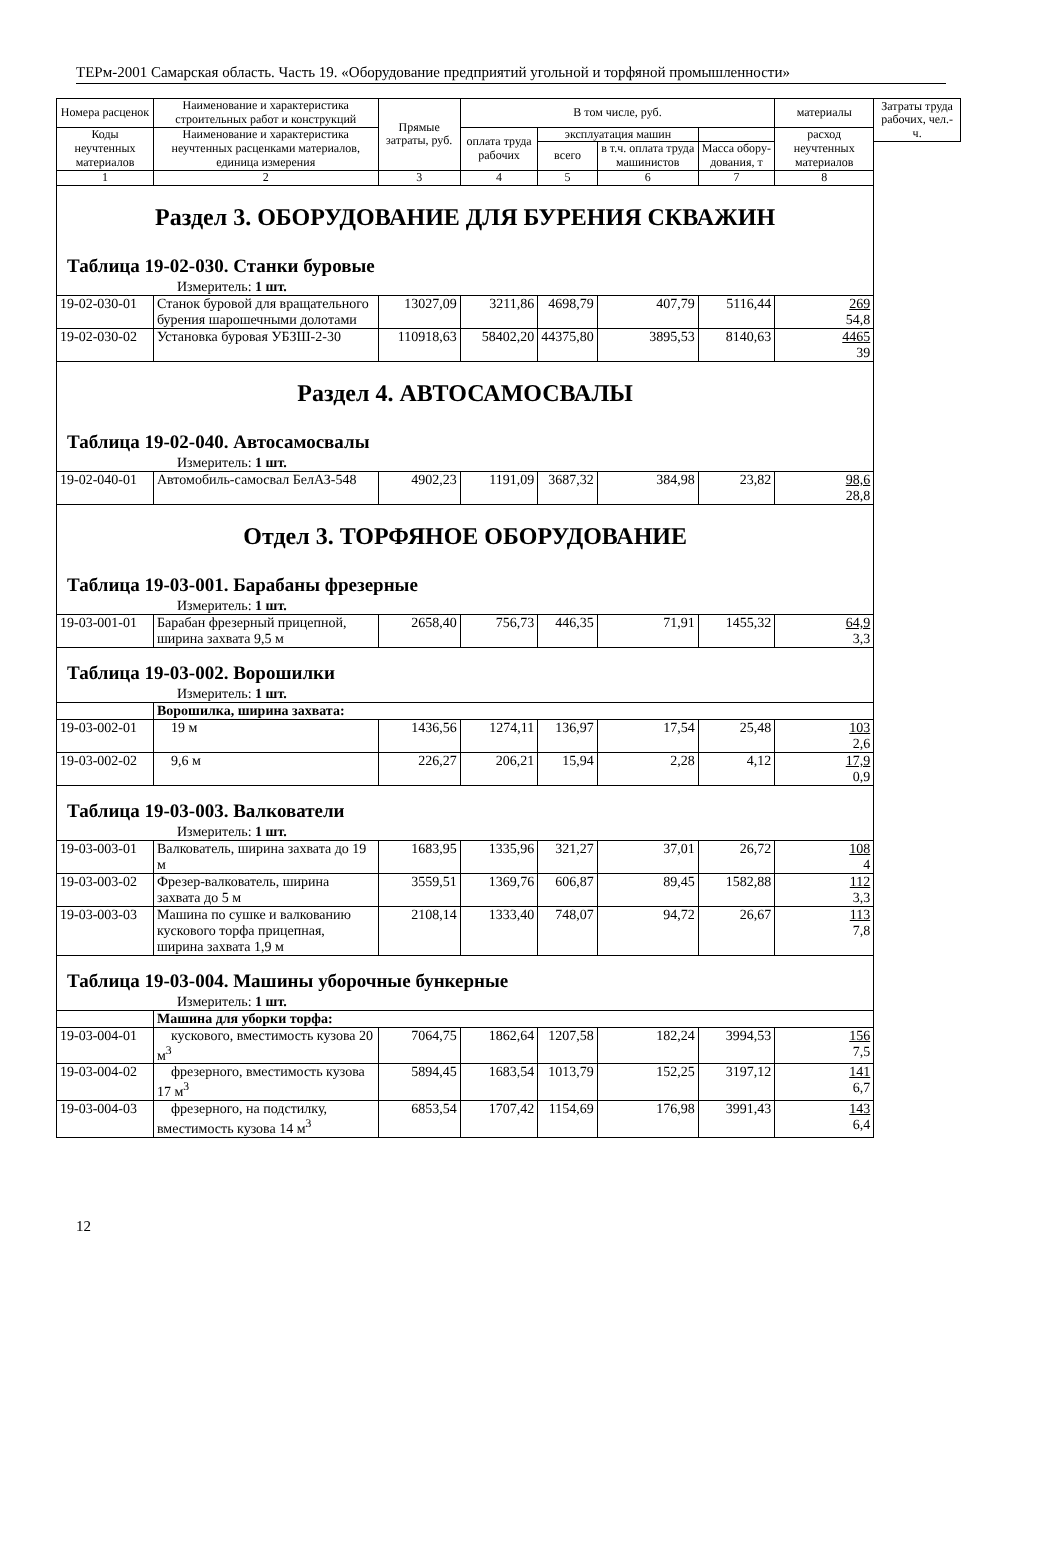ТЕРм-2001 Самарская область. Часть 19. «Оборудование предприятий угольной и торфяной промышленности»
| Номера расценок | Наименование и характеристика строительных работ и конструкций | Прямые затраты, руб. | В том числе, руб. | | | | материалы | Затраты труда рабочих, чел.-ч. |
| --- | --- | --- | --- | --- | --- | --- | --- | --- |
| Коды неучтенных материалов | Наименование и характеристика неучтенных расценками материалов, единица измерения | | оплата труда рабочих | эксплуатация машин | | | расход неучтенных материалов | |
| | | | | всего | в т.ч. оплата труда машинистов | Масса обору-дования, т | | |
| 1 | 2 | 3 | 4 | 5 | 6 | 7 | 8 | |
| Раздел 3. ОБОРУДОВАНИЕ ДЛЯ БУРЕНИЯ СКВАЖИН | | | | | | | | |
| Таблица 19-02-030. Станки буровые | | | | | | | | |
| Измеритель: 1 шт. | | | | | | | | |
| 19-02-030-01 | Станок буровой для вращательного бурения шарошечными долотами | 13027,09 | 3211,86 | 4698,79 | 407,79 | 5116,44 | 269 54,8 | |
| 19-02-030-02 | Установка буровая УБЗШ-2-30 | 110918,63 | 58402,20 | 44375,80 | 3895,53 | 8140,63 | 4465 39 | |
| Раздел 4. АВТОСАМОСВАЛЫ | | | | | | | | |
| Таблица 19-02-040. Автосамосвалы | | | | | | | | |
| Измеритель: 1 шт. | | | | | | | | |
| 19-02-040-01 | Автомобиль-самосвал БелАЗ-548 | 4902,23 | 1191,09 | 3687,32 | 384,98 | 23,82 | 98,6 28,8 | |
| Отдел 3. ТОРФЯНОЕ ОБОРУДОВАНИЕ | | | | | | | | |
| Таблица 19-03-001. Барабаны фрезерные | | | | | | | | |
| Измеритель: 1 шт. | | | | | | | | |
| 19-03-001-01 | Барабан фрезерный прицепной, ширина захвата 9,5 м | 2658,40 | 756,73 | 446,35 | 71,91 | 1455,32 | 64,9 3,3 | |
| Таблица 19-03-002. Ворошилки | | | | | | | | |
| Измеритель: 1 шт. | | | | | | | | |
| | Ворошилка, ширина захвата: | | | | | | | |
| 19-03-002-01 | 19 м | 1436,56 | 1274,11 | 136,97 | 17,54 | 25,48 | 103 2,6 | |
| 19-03-002-02 | 9,6 м | 226,27 | 206,21 | 15,94 | 2,28 | 4,12 | 17,9 0,9 | |
| Таблица 19-03-003. Валкователи | | | | | | | | |
| Измеритель: 1 шт. | | | | | | | | |
| 19-03-003-01 | Валкователь, ширина захвата до 19 м | 1683,95 | 1335,96 | 321,27 | 37,01 | 26,72 | 108 4 | |
| 19-03-003-02 | Фрезер-валкователь, ширина захвата до 5 м | 3559,51 | 1369,76 | 606,87 | 89,45 | 1582,88 | 112 3,3 | |
| 19-03-003-03 | Машина по сушке и валкованию кускового торфа прицепная, ширина захвата 1,9 м | 2108,14 | 1333,40 | 748,07 | 94,72 | 26,67 | 113 7,8 | |
| Таблица 19-03-004. Машины уборочные бункерные | | | | | | | | |
| Измеритель: 1 шт. | | | | | | | | |
| | Машина для уборки торфа: | | | | | | | |
| 19-03-004-01 | кускового, вместимость кузова 20 м<sup>3</sup> | 7064,75 | 1862,64 | 1207,58 | 182,24 | 3994,53 | 156 7,5 | |
| 19-03-004-02 | фрезерного, вместимость кузова 17 м<sup>3</sup> | 5894,45 | 1683,54 | 1013,79 | 152,25 | 3197,12 | 141 6,7 | |
| 19-03-004-03 | фрезерного, на подстилку, вместимость кузова 14 м<sup>3</sup> | 6853,54 | 1707,42 | 1154,69 | 176,98 | 3991,43 | 143 6,4 | |
12